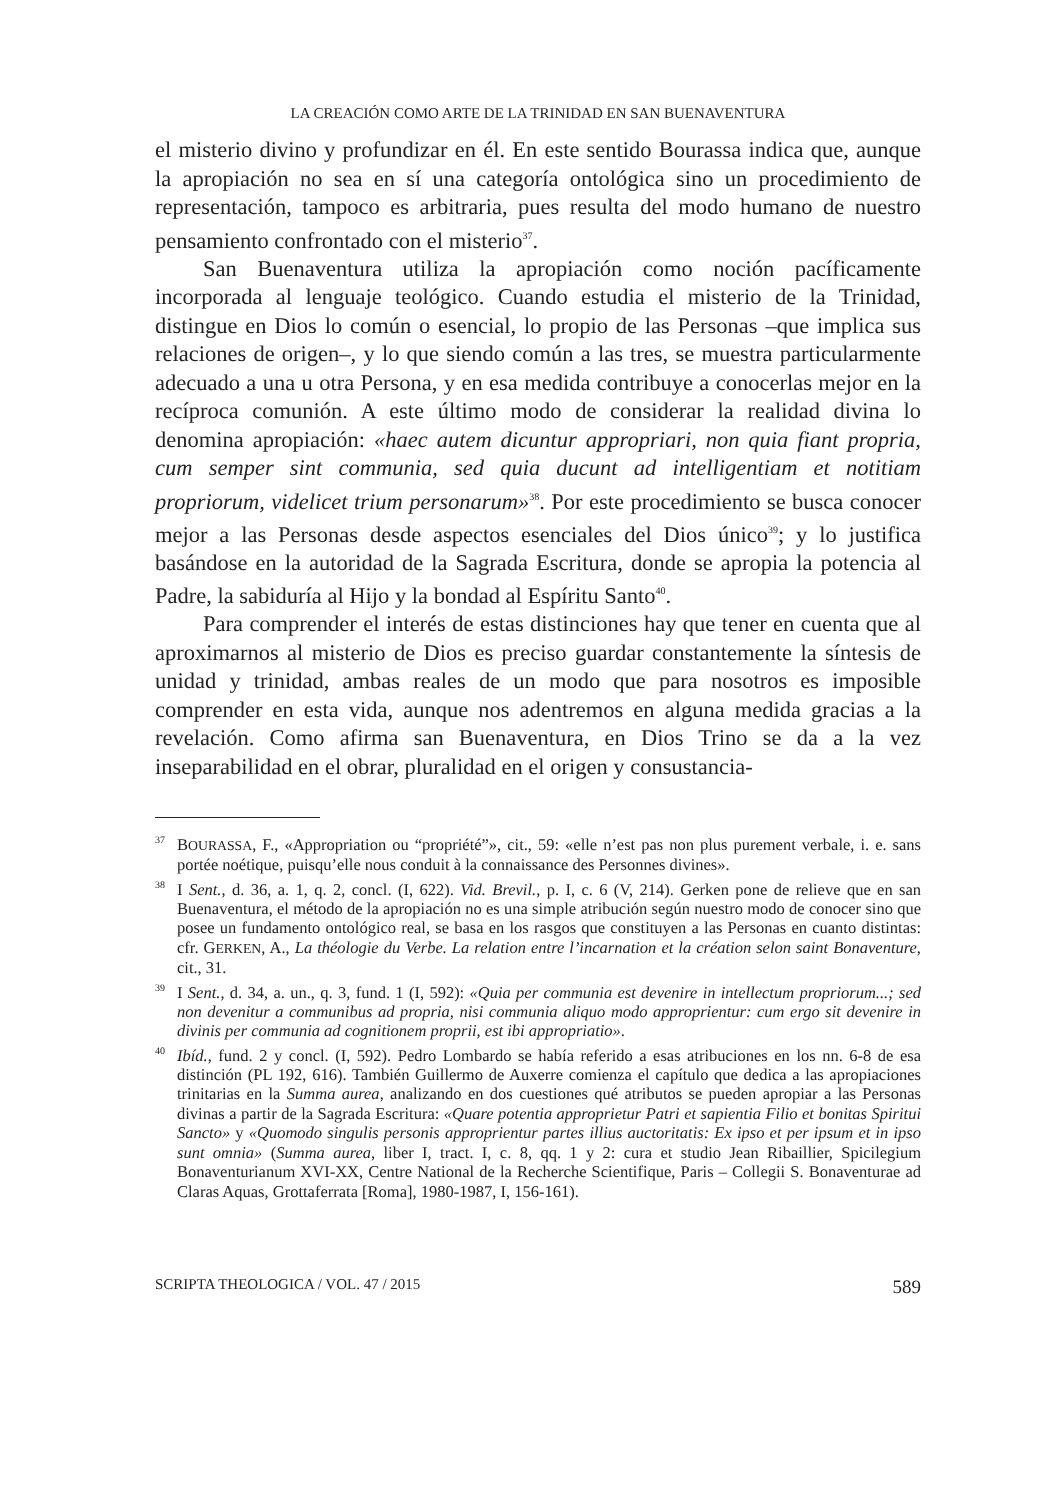LA CREACIÓN COMO ARTE DE LA TRINIDAD EN SAN BUENAVENTURA
el misterio divino y profundizar en él. En este sentido Bourassa indica que, aunque la apropiación no sea en sí una categoría ontológica sino un procedimiento de representación, tampoco es arbitraria, pues resulta del modo humano de nuestro pensamiento confrontado con el misterio<sup>37</sup>.
San Buenaventura utiliza la apropiación como noción pacíficamente incorporada al lenguaje teológico. Cuando estudia el misterio de la Trinidad, distingue en Dios lo común o esencial, lo propio de las Personas –que implica sus relaciones de origen–, y lo que siendo común a las tres, se muestra particularmente adecuado a una u otra Persona, y en esa medida contribuye a conocerlas mejor en la recíproca comunión. A este último modo de considerar la realidad divina lo denomina apropiación: «haec autem dicuntur appropriari, non quia fiant propria, cum semper sint communia, sed quia ducunt ad intelligentiam et notitiam propriorum, videlicet trium personarum»<sup>38</sup>. Por este procedimiento se busca conocer mejor a las Personas desde aspectos esenciales del Dios único<sup>39</sup>; y lo justifica basándose en la autoridad de la Sagrada Escritura, donde se apropia la potencia al Padre, la sabiduría al Hijo y la bondad al Espíritu Santo<sup>40</sup>.
Para comprender el interés de estas distinciones hay que tener en cuenta que al aproximarnos al misterio de Dios es preciso guardar constantemente la síntesis de unidad y trinidad, ambas reales de un modo que para nosotros es imposible comprender en esta vida, aunque nos adentremos en alguna medida gracias a la revelación. Como afirma san Buenaventura, en Dios Trino se da a la vez inseparabilidad en el obrar, pluralidad en el origen y consustancia-
<sup>37</sup>BOURASSA, F., «Appropriation ou “propriété”», cit., 59: «elle n’est pas non plus purement verbale, i. e. sans portée noétique, puisqu’elle nous conduit à la connaissance des Personnes divines».
<sup>38</sup> I Sent., d. 36, a. 1, q. 2, concl. (I, 622). Vid. Brevil., p. I, c. 6 (V, 214). Gerken pone de relieve que en san Buenaventura, el método de la apropiación no es una simple atribución según nuestro modo de conocer sino que posee un fundamento ontológico real, se basa en los rasgos que constituyen a las Personas en cuanto distintas: cfr. GERKEN, A., La théologie du Verbe. La relation entre l’incarnation et la création selon saint Bonaventure, cit., 31.
<sup>39</sup> I Sent., d. 34, a. un., q. 3, fund. 1 (I, 592): «Quia per communia est devenire in intellectum propriorum...; sed non devenitur a communibus ad propria, nisi communia aliquo modo approprientur: cum ergo sit devenire in divinis per communia ad cognitionem proprii, est ibi appropriatio».
<sup>40</sup> Ibíd., fund. 2 y concl. (I, 592). Pedro Lombardo se había referido a esas atribuciones en los nn. 6-8 de esa distinción (PL 192, 616). También Guillermo de Auxerre comienza el capítulo que dedica a las apropiaciones trinitarias en la Summa aurea, analizando en dos cuestiones qué atributos se pueden apropiar a las Personas divinas a partir de la Sagrada Escritura: «Quare potentia approprietur Patri et sapientia Filio et bonitas Spiritui Sancto» y «Quomodo singulis personis approprientur partes illius auctoritatis: Ex ipso et per ipsum et in ipso sunt omnia» (Summa aurea, liber I, tract. I, c. 8, qq. 1 y 2: cura et studio Jean Ribaillier, Spicilegium Bonaventurianum XVI-XX, Centre National de la Recherche Scientifique, Paris – Collegii S. Bonaventurae ad Claras Aquas, Grottaferrata [Roma], 1980-1987, I, 156-161).
SCRIPTA THEOLOGICA / VOL. 47 / 2015 589